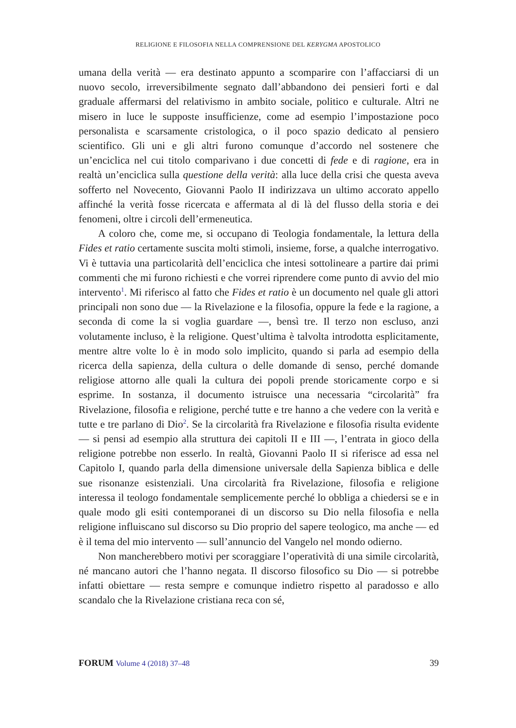RELIGIONE E FILOSOFIA NELLA COMPRENSIONE DEL KERYGMA APOSTOLICO
umana della verità — era destinato appunto a scomparire con l’affacciarsi di un nuovo secolo, irreversibilmente segnato dall’abbandono dei pensieri forti e dal graduale affermarsi del relativismo in ambito sociale, politico e culturale. Altri ne misero in luce le supposte insufficienze, come ad esempio l’impostazione poco personalista e scarsamente cristologica, o il poco spazio dedicato al pensiero scientifico. Gli uni e gli altri furono comunque d’accordo nel sostenere che un’enciclica nel cui titolo comparivano i due concetti di fede e di ragione, era in realtà un’enciclica sulla questione della verità: alla luce della crisi che questa aveva sofferto nel Novecento, Giovanni Paolo II indirizzava un ultimo accorato appello affinché la verità fosse ricercata e affermata al di là del flusso della storia e dei fenomeni, oltre i circoli dell’ermeneutica.
A coloro che, come me, si occupano di Teologia fondamentale, la lettura della Fides et ratio certamente suscita molti stimoli, insieme, forse, a qualche interrogativo. Vi è tuttavia una particolarità dell’enciclica che intesi sottolineare a partire dai primi commenti che mi furono richiesti e che vorrei riprendere come punto di avvio del mio intervento<sup>1</sup>. Mi riferisco al fatto che Fides et ratio è un documento nel quale gli attori principali non sono due — la Rivelazione e la filosofia, oppure la fede e la ragione, a seconda di come la si voglia guardare —, bensì tre. Il terzo non escluso, anzi volutamente incluso, è la religione. Quest’ultima è talvolta introdotta esplicitamente, mentre altre volte lo è in modo solo implicito, quando si parla ad esempio della ricerca della sapienza, della cultura o delle domande di senso, perché domande religiose attorno alle quali la cultura dei popoli prende storicamente corpo e si esprime. In sostanza, il documento istruisce una necessaria “circolarità” fra Rivelazione, filosofia e religione, perché tutte e tre hanno a che vedere con la verità e tutte e tre parlano di Dio<sup>2</sup>. Se la circolarità fra Rivelazione e filosofia risulta evidente — si pensi ad esempio alla struttura dei capitoli II e III —, l’entrata in gioco della religione potrebbe non esserlo. In realtà, Giovanni Paolo II si riferisce ad essa nel Capitolo I, quando parla della dimensione universale della Sapienza biblica e delle sue risonanze esistenziali. Una circolarità fra Rivelazione, filosofia e religione interessa il teologo fondamentale semplicemente perché lo obbliga a chiedersi se e in quale modo gli esiti contemporanei di un discorso su Dio nella filosofia e nella religione influiscano sul discorso su Dio proprio del sapere teologico, ma anche — ed è il tema del mio intervento — sull’annuncio del Vangelo nel mondo odierno.
Non mancherebbero motivi per scoraggiare l’operatività di una simile circolarità, né mancano autori che l’hanno negata. Il discorso filosofico su Dio — si potrebbe infatti obiettare — resta sempre e comunque indietro rispetto al paradosso e allo scandalo che la Rivelazione cristiana reca con sé,
FORUM Volume 4 (2018) 37–48 39